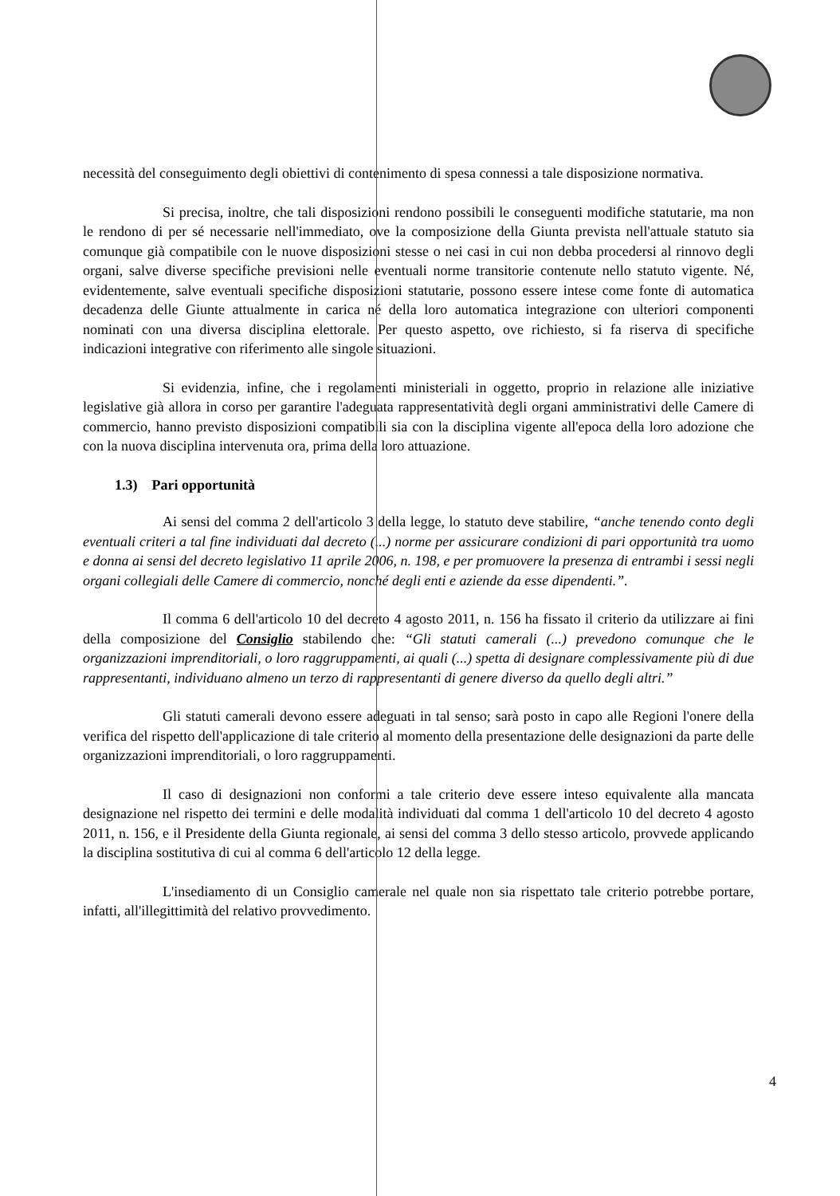necessità del conseguimento degli obiettivi di contenimento di spesa connessi a tale disposizione normativa.
Si precisa, inoltre, che tali disposizioni rendono possibili le conseguenti modifiche statutarie, ma non le rendono di per sé necessarie nell'immediato, ove la composizione della Giunta prevista nell'attuale statuto sia comunque già compatibile con le nuove disposizioni stesse o nei casi in cui non debba procedersi al rinnovo degli organi, salve diverse specifiche previsioni nelle eventuali norme transitorie contenute nello statuto vigente. Né, evidentemente, salve eventuali specifiche disposizioni statutarie, possono essere intese come fonte di automatica decadenza delle Giunte attualmente in carica né della loro automatica integrazione con ulteriori componenti nominati con una diversa disciplina elettorale. Per questo aspetto, ove richiesto, si fa riserva di specifiche indicazioni integrative con riferimento alle singole situazioni.
Si evidenzia, infine, che i regolamenti ministeriali in oggetto, proprio in relazione alle iniziative legislative già allora in corso per garantire l'adeguata rappresentatività degli organi amministrativi delle Camere di commercio, hanno previsto disposizioni compatibili sia con la disciplina vigente all'epoca della loro adozione che con la nuova disciplina intervenuta ora, prima della loro attuazione.
1.3) Pari opportunità
Ai sensi del comma 2 dell'articolo 3 della legge, lo statuto deve stabilire, “anche tenendo conto degli eventuali criteri a tal fine individuati dal decreto (...) norme per assicurare condizioni di pari opportunità tra uomo e donna ai sensi del decreto legislativo 11 aprile 2006, n. 198, e per promuovere la presenza di entrambi i sessi negli organi collegiali delle Camere di commercio, nonché degli enti e aziende da esse dipendenti.”.
Il comma 6 dell'articolo 10 del decreto 4 agosto 2011, n. 156 ha fissato il criterio da utilizzare ai fini della composizione del Consiglio stabilendo che: “Gli statuti camerali (...) prevedono comunque che le organizzazioni imprenditoriali, o loro raggruppamenti, ai quali (...) spetta di designare complessivamente più di due rappresentanti, individuano almeno un terzo di rappresentanti di genere diverso da quello degli altri.”
Gli statuti camerali devono essere adeguati in tal senso; sarà posto in capo alle Regioni l'onere della verifica del rispetto dell'applicazione di tale criterio al momento della presentazione delle designazioni da parte delle organizzazioni imprenditoriali, o loro raggruppamenti.
Il caso di designazioni non conformi a tale criterio deve essere inteso equivalente alla mancata designazione nel rispetto dei termini e delle modalità individuati dal comma 1 dell'articolo 10 del decreto 4 agosto 2011, n. 156, e il Presidente della Giunta regionale, ai sensi del comma 3 dello stesso articolo, provvede applicando la disciplina sostitutiva di cui al comma 6 dell'articolo 12 della legge.
L'insediamento di un Consiglio camerale nel quale non sia rispettato tale criterio potrebbe portare, infatti, all'illegittimità del relativo provvedimento.
4